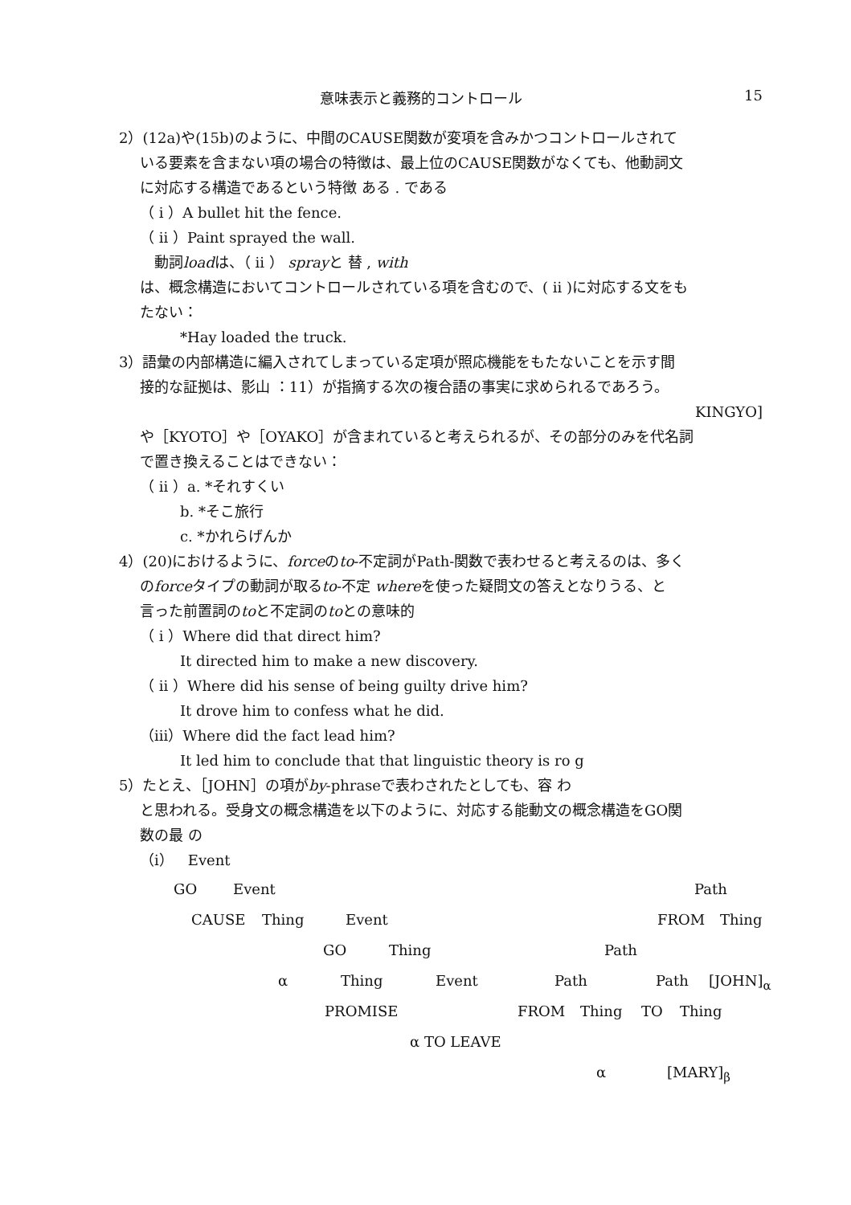意味表示と義務的コントロール 15
2）(12a)や(15b)のように、中間のCAUSE関数が変項を含みかつコントロールされて
いる要素を含まない項の場合の特徴は、最上位のCAUSE関数がなくても、他動詞文
に対応する構造であるという特徴 ある . である
（ i ）A bullet hit the fence.
（ ii ）Paint sprayed the wall.
　動詞loadは、（ ii ） sprayと 替 , with
は、概念構造においてコントロールされている項を含むので、( ii )に対応する文をも
たない：
*Hay loaded the truck.
3）語彙の内部構造に編入されてしまっている定項が照応機能をもたないことを示す間
接的な証拠は、影山 ：11）が指摘する次の複合語の事実に求められるであろう。
KINGYO]
や［KYOTO］や［OYAKO］が含まれていると考えられるが、その部分のみを代名詞
で置き換えることはできない：
（ ii ）a. *それすくい
b. *そこ旅行
c. *かれらげんか
4）(20)におけるように、forceのto-不定詞がPath-関数で表わせると考えるのは、多く
のforceタイプの動詞が取るto-不定 whereを使った疑問文の答えとなりうる、と
言った前置詞のtoと不定詞のtoとの意味的
（ i ）Where did that direct him?
It directed him to make a new discovery.
（ ii ）Where did his sense of being guilty drive him?
It drove him to confess what he did.
（iii）Where did the fact lead him?
It led him to conclude that that linguistic theory is ro g
5）たとえ、［JOHN］の項がby-phraseで表わされたとしても、容 わ
と思われる。受身文の概念構造を以下のように、対応する能動文の概念構造をGO関
数の最 の
（i）　Event
GO Event Path
CAUSE Thing Event FROM Thing
GO Thing Path
α Thing Event Path Path [JOHN]<sub>α</sub>
PROMISE FROM Thing TO Thing
α TO LEAVE
α [MARY]<sub>β</sub>